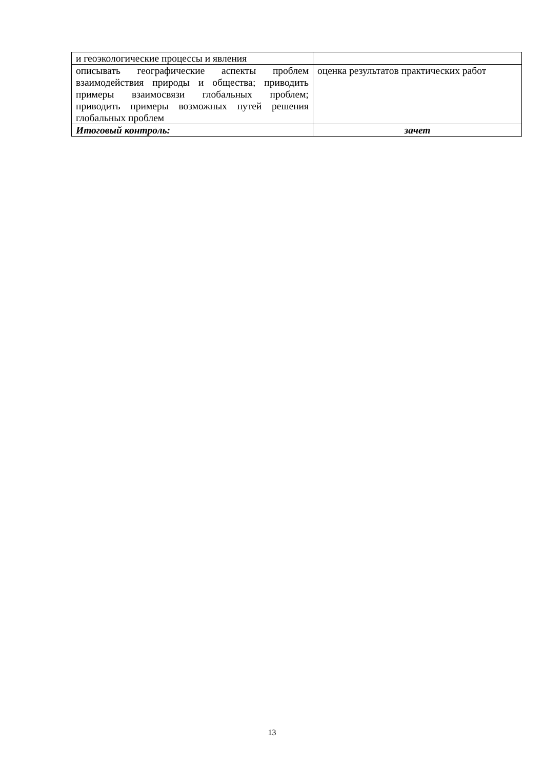| и геоэкологические процессы и явления | |
| описывать географические аспекты проблем взаимодействия природы и общества; приводить примеры взаимосвязи глобальных проблем; приводить примеры возможных путей решения глобальных проблем | оценка результатов практических работ |
| Итоговый контроль: | зачет |
13